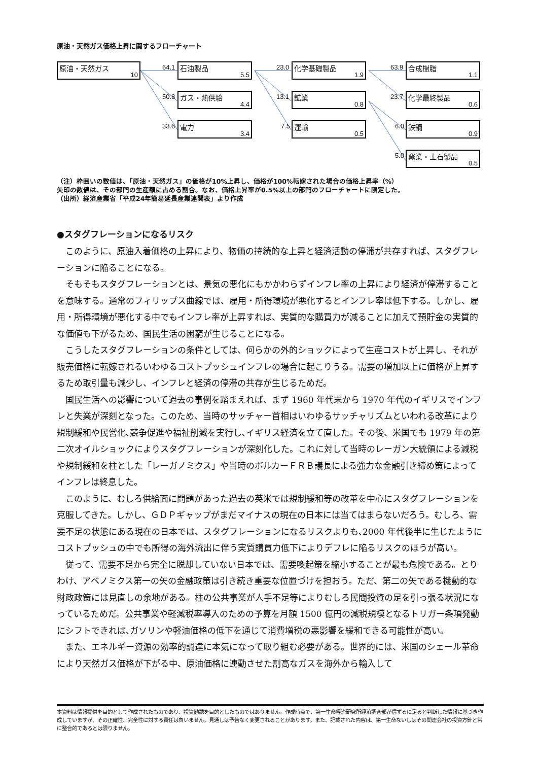原油・天然ガス価格上昇に関するフローチャート
原油・天然ガス
10
64.1 石油製品
5.5
50.8 ガス・熱供給
4.4
33.6 電力
3.4
23.0 化学基礎製品
1.9
13.1 鉱業
0.8
7.5 運輸
0.5
63.9 合成樹脂
1.1
23.7 化学最終製品
0.6
6.0 鉄鋼
0.9
5.0 窯業・土石製品
0.5
（注）枠囲いの数値は、「原油・天然ガス」の価格が10%上昇し、価格が100%転嫁された場合の価格上昇率（%）
矢印の数値は、その部門の生産額に占める割合。なお、価格上昇率が0.5%以上の部門のフローチャートに限定した。
（出所）経済産業省「平成24年簡易延長産業連関表」より作成
●スタグフレーションになるリスク
このように、原油入着価格の上昇により、物価の持続的な上昇と経済活動の停滞が共存すれば、スタグフレーションに陥ることになる。
そもそもスタグフレーションとは、景気の悪化にもかかわらずインフレ率の上昇により経済が停滞することを意味する。通常のフィリップス曲線では、雇用・所得環境が悪化するとインフレ率は低下する。しかし、雇用・所得環境が悪化する中でもインフレ率が上昇すれば、実質的な購買力が減ることに加えて預貯金の実質的な価値も下がるため、国民生活の困窮が生じることになる。
こうしたスタグフレーションの条件としては、何らかの外的ショックによって生産コストが上昇し、それが販売価格に転嫁されるいわゆるコストプッシュインフレの場合に起こりうる。需要の増加以上に価格が上昇するため取引量も減少し、インフレと経済の停滞の共存が生じるためだ。
国民生活への影響について過去の事例を踏まえれば、まず 1960 年代末から 1970 年代のイギリスでインフレと失業が深刻となった。このため、当時のサッチャー首相はいわゆるサッチャリズムといわれる改革により規制緩和や民営化､競争促進や福祉削減を実行し､イギリス経済を立て直した。その後、米国でも 1979 年の第二次オイルショックによりスタグフレーションが深刻化した。これに対して当時のレーガン大統領による減税や規制緩和を柱とした「レーガノミクス」や当時のボルカーＦＲＢ議長による強力な金融引き締め策によってインフレは終息した。
このように、むしろ供給面に問題があった過去の英米では規制緩和等の改革を中心にスタグフレーションを克服してきた。しかし、ＧＤＰギャップがまだマイナスの現在の日本には当てはまらないだろう。むしろ、需要不足の状態にある現在の日本では、スタグフレーションになるリスクよりも､2000 年代後半に生じたようにコストプッシュの中でも所得の海外流出に伴う実質購買力低下によりデフレに陥るリスクのほうが高い。
従って、需要不足から完全に脱却していない日本では、需要喚起策を縮小することが最も危険である。とりわけ、アベノミクス第一の矢の金融政策は引き続き重要な位置づけを担おう。ただ、第二の矢である機動的な財政政策には見直しの余地がある。柱の公共事業が人手不足等によりむしろ民間投資の足を引っ張る状況になっているためだ。公共事業や軽減税率導入のための予算を月額 1500 億円の減税規模となるトリガー条項発動にシフトできれば､ガソリンや軽油価格の低下を通じて消費増税の悪影響を緩和できる可能性が高い。
また、エネルギー資源の効率的調達に本気になって取り組む必要がある。世界的には、米国のシェール革命により天然ガス価格が下がる中、原油価格に連動させた割高なガスを海外から輸入して
本資料は情報提供を目的として作成されたものであり、投資勧誘を目的としたものではありません。作成時点で、第一生命経済研究所経済調査部が信ずるに足ると判断した情報に基づき作成していますが、その正確性、完全性に対する責任は負いません。見通しは予告なく変更されることがあります。また、記載された内容は、第一生命ないしはその関連会社の投資方針と常に整合的であるとは限りません。